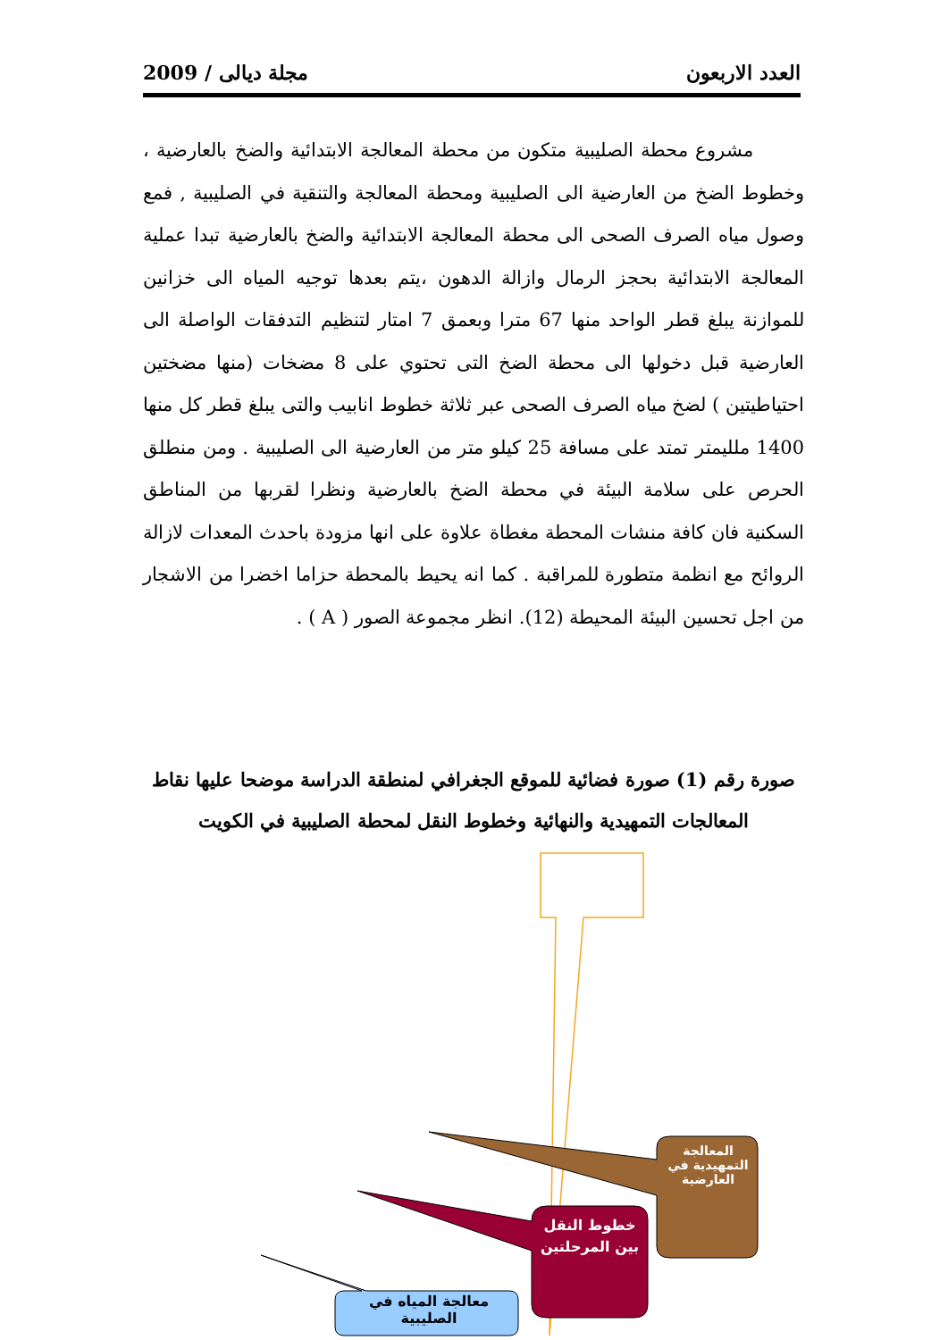العدد الاربعون مجلة ديالى / 2009
مشروع محطة الصليبية متكون من محطة المعالجة الابتدائية والضخ بالعارضية ، وخطوط الضخ من العارضية الى الصليبية ومحطة المعالجة والتنقية في الصليبية , فمع وصول مياه الصرف الصحى الى محطة المعالجة الابتدائية والضخ بالعارضية تبدا عملية المعالجة الابتدائية بحجز الرمال وازالة الدهون ،يتم بعدها توجيه المياه الى خزانين للموازنة يبلغ قطر الواحد منها 67 مترا وبعمق 7 امتار لتنظيم التدفقات الواصلة الى العارضية قبل دخولها الى محطة الضخ التى تحتوي على 8 مضخات (منها مضختين احتياطيتين ) لضخ مياه الصرف الصحى عبر ثلاثة خطوط انابيب والتى يبلغ قطر كل منها 1400 ملليمتر تمتد على مسافة 25 كيلو متر من العارضية الى الصليبية . ومن منطلق الحرص على سلامة البيئة في محطة الضخ بالعارضية ونظرا لقربها من المناطق السكنية فان كافة منشات المحطة مغطاة علاوة على انها مزودة باحدث المعدات لازالة الروائح مع انظمة متطورة للمراقبة . كما انه يحيط بالمحطة حزاما اخضرا من الاشجار من اجل تحسين البيئة المحيطة (12). انظر مجموعة الصور ( A ) .
صورة رقم (1) صورة فضائية للموقع الجغرافي لمنطقة الدراسة موضحا عليها نقاط المعالجات التمهيدية والنهائية وخطوط النقل لمحطة الصليبية في الكويت
المعالجة التمهيدية في العارضية
خطوط النقل بين المرحلتين
معالجة المياه في الصليبية